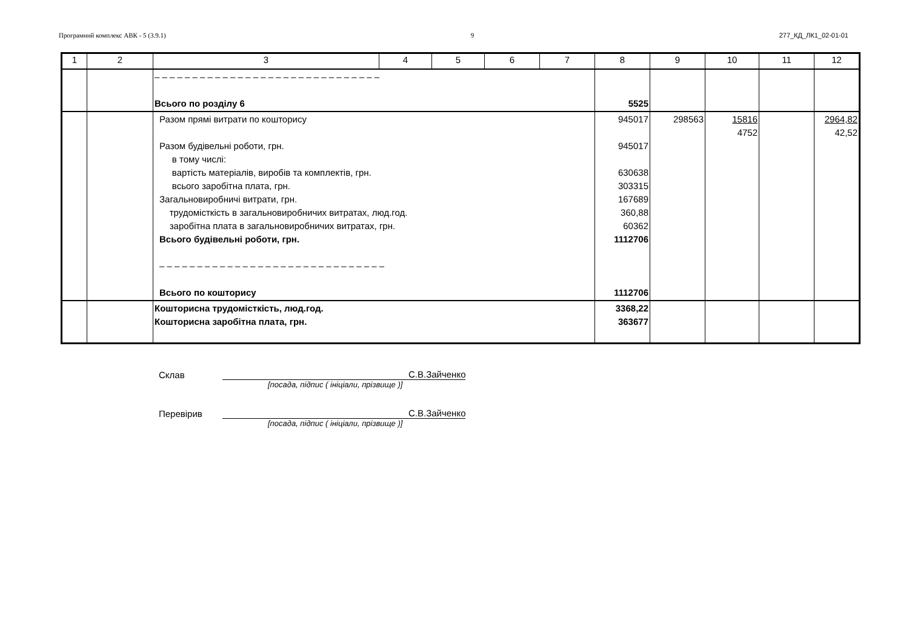Програмний комплекс АВК - 5 (3.9.1) 9 277_КД_ЛК1_02-01-01
| 1 | 2 | 3 | 4 | 5 | 6 | 7 | 8 | 9 | 10 | 11 | 12 |
| --- | --- | --- | --- | --- | --- | --- | --- | --- | --- | --- | --- |
| | | – – – – – – – – – – – – – – – – – – – – – – – – – – – – – – Всього по розділу 6 | | | | | 5525 | | | | |
| | | Разом прямі витрати по кошторису Разом будівельні роботи, грн. в тому числі: вартість матеріалів, виробів та комплектів, грн. всього заробітна плата, грн. Загальновиробничі витрати, грн. трудомісткість в загальновиробничих витратах, люд.год. заробітна плата в загальновиробничих витратах, грн. Всього будівельні роботи, грн. – – – – – – – – – – – – – – – – – – – – – – – – – – – – – – Всього по кошторису | | | | | 945017 945017 630638 303315 167689 360,88 60362 1112706 1112706 | 298563 | 15816 4752 | | 2964,82 42,52 |
| | | Кошторисна трудомісткість, люд.год. Кошторисна заробітна плата, грн. | | | | | 3368,22 363677 | | | | |
Склав С.В.Зайченко
[посада, підпис ( ініціали, прізвище )]
Перевірив С.В.Зайченко
[посада, підпис ( ініціали, прізвище )]